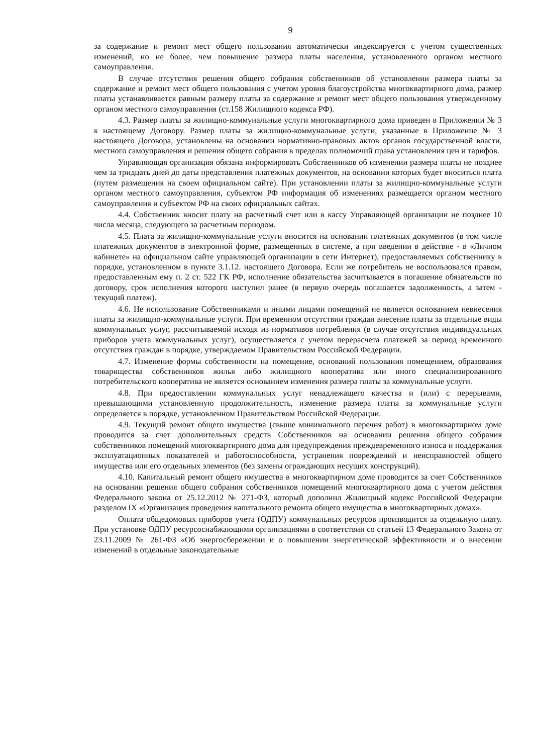9
за содержание и ремонт мест общего пользования автоматически индексируется с учетом существенных изменений, но не более, чем повышение размера платы населения, установленного органом местного самоуправления.
В случае отсутствия решения общего собрания собственников об установлении размера платы за содержание и ремонт мест общего пользования с учетом уровня благоустройства многоквартирного дома, размер платы устанавливается равным размеру платы за содержание и ремонт мест общего пользования утвержденному органом местного самоуправления (ст.158 Жилищного кодекса РФ).
4.3. Размер платы за жилищно-коммунальные услуги многоквартирного дома приведен в Приложении № 3 к настоящему Договору. Размер платы за жилищно-коммунальные услуги, указанные в Приложение № 3 настоящего Договора, установлены на основании нормативно-правовых актов органов государственной власти, местного самоуправления и решения общего собрания в пределах полномочий права установления цен и тарифов.
Управляющая организация обязана информировать Собственников об изменении размера платы не позднее чем за тридцать дней до даты представления платежных документов, на основании которых будет вноситься плата (путем размещения на своем официальном сайте). При установлении платы за жилищно-коммунальные услуги органом местного самоуправления, субъектом РФ информация об изменениях размещается органом местного самоуправления и субъектом РФ на своих официальных сайтах.
4.4. Собственник вносит плату на расчетный счет или в кассу Управляющей организации не позднее 10 числа месяца, следующего за расчетным периодом.
4.5. Плата за жилищно-коммунальные услуги вносится на основании платежных документов (в том числе платежных документов в электронной форме, размещенных в системе, а при введении в действие - в «Личном кабинете» на официальном сайте управляющей организации в сети Интернет), предоставляемых собственнику в порядке, установленном в пункте 3.1.12. настоящего Договора. Если же потребитель не воспользовался правом, предоставленным ему п. 2 ст. 522 ГК РФ, исполнение обязательства засчитывается в погашение обязательств по договору, срок исполнения которого наступил ранее (в первую очередь погашается задолженность, а затем - текущий платеж).
4.6. Не использование Собственниками и иными лицами помещений не является основанием невнесения платы за жилищно-коммунальные услуги. При временном отсутствии граждан внесение платы за отдельные виды коммунальных услуг, рассчитываемой исходя из нормативов потребления (в случае отсутствия индивидуальных приборов учета коммунальных услуг), осуществляется с учетом перерасчета платежей за период временного отсутствия граждан в порядке, утверждаемом Правительством Российской Федерации.
4.7. Изменение формы собственности на помещение, оснований пользования помещением, образования товарищества собственников жилья либо жилищного кооператива или иного специализированного потребительского кооператива не является основанием изменения размера платы за коммунальные услуги.
4.8. При предоставлении коммунальных услуг ненадлежащего качества и (или) с перерывами, превышающими установленную продолжительность, изменение размера платы за коммунальные услуги определяется в порядке, установленном Правительством Российской Федерации.
4.9. Текущий ремонт общего имущества (свыше минимального перечня работ) в многоквартирном доме проводится за счет дополнительных средств Собственников на основании решения общего собрания собственников помещений многоквартирного дома для предупреждения преждевременного износа и поддержания эксплуатационных показателей и работоспособности, устранения повреждений и неисправностей общего имущества или его отдельных элементов (без замены ограждающих несущих конструкций).
4.10. Капитальный ремонт общего имущества в многоквартирном доме проводится за счет Собственников на основании решения общего собрания собственников помещений многоквартирного дома с учетом действия Федерального закона от 25.12.2012 № 271-ФЗ, который дополнил Жилищный кодекс Российской Федерации разделом IX «Организация проведения капитального ремонта общего имущества в многоквартирных домах».
Оплата общедомовых приборов учета (ОДПУ) коммунальных ресурсов производится за отдельную плату. При установке ОДПУ ресурсоснабжающими организациями в соответствии со статьей 13 Федерального Закона от 23.11.2009 № 261-ФЗ «Об энергосбережении и о повышении энергетической эффективности и о внесении изменений в отдельные законодательные